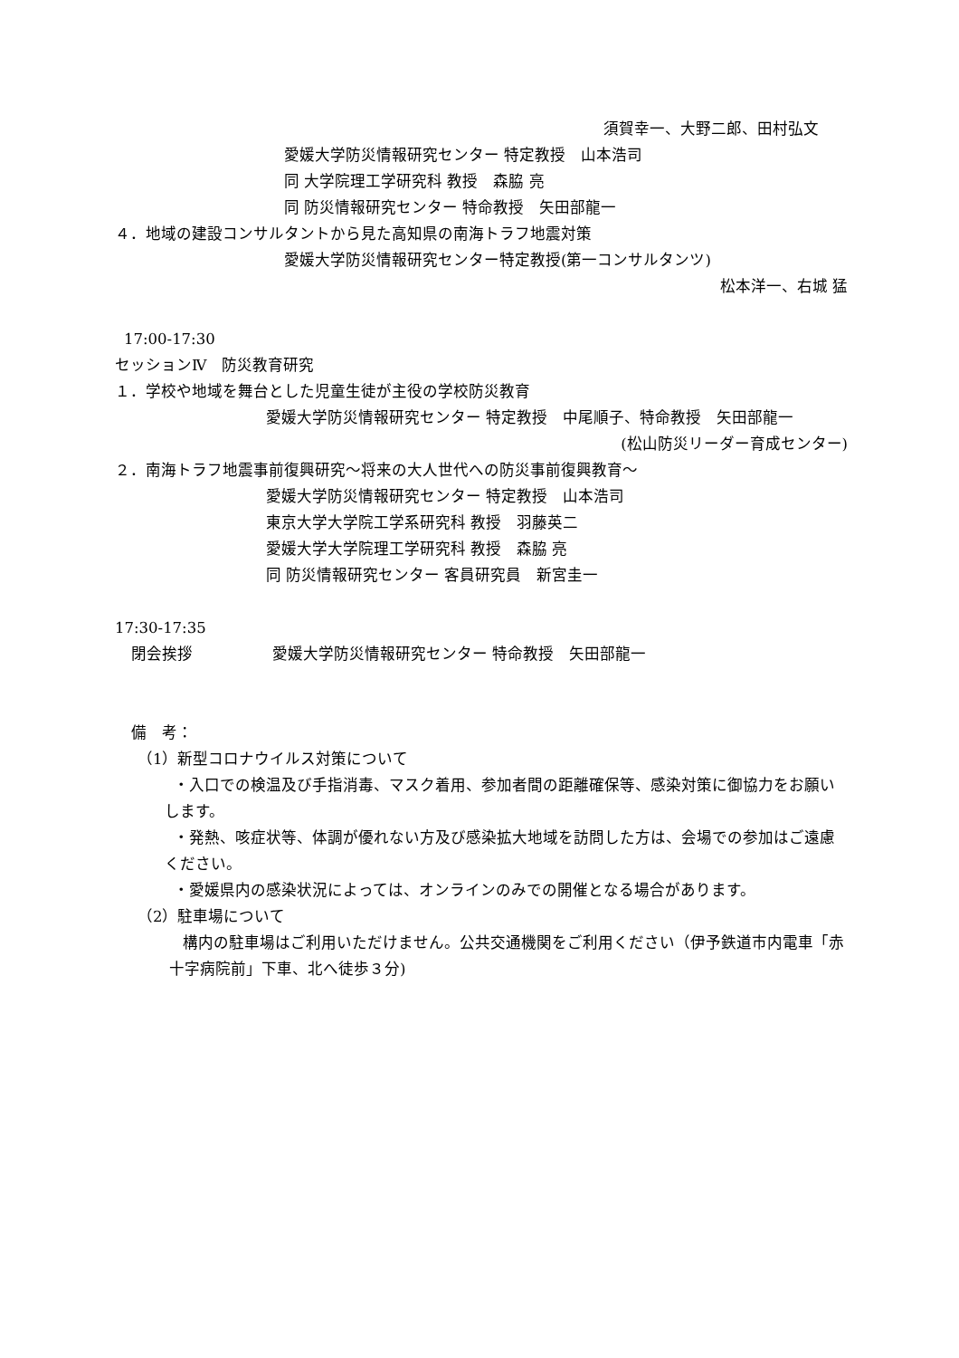須賀幸一、大野二郎、田村弘文
愛媛大学防災情報研究センター 特定教授　山本浩司
同 大学院理工学研究科 教授　森脇 亮
同 防災情報研究センター 特命教授　矢田部龍一
４．地域の建設コンサルタントから見た高知県の南海トラフ地震対策
愛媛大学防災情報研究センター特定教授(第一コンサルタンツ)
松本洋一、右城 猛
17:00-17:30
セッションⅣ　防災教育研究
１．学校や地域を舞台とした児童生徒が主役の学校防災教育
愛媛大学防災情報研究センター 特定教授　中尾順子、特命教授　矢田部龍一
(松山防災リーダー育成センター)
２．南海トラフ地震事前復興研究～将来の大人世代への防災事前復興教育～
愛媛大学防災情報研究センター 特定教授　山本浩司
東京大学大学院工学系研究科 教授　羽藤英二
愛媛大学大学院理工学研究科 教授　森脇 亮
同 防災情報研究センター 客員研究員　新宮圭一
17:30-17:35
閉会挨拶 愛媛大学防災情報研究センター 特命教授　矢田部龍一
備　考：
（1）新型コロナウイルス対策について
・入口での検温及び手指消毒、マスク着用、参加者間の距離確保等、感染対策に御協力をお願いします。
・発熱、咳症状等、体調が優れない方及び感染拡大地域を訪問した方は、会場での参加はご遠慮ください。
・愛媛県内の感染状況によっては、オンラインのみでの開催となる場合があります。
（2）駐車場について
構内の駐車場はご利用いただけません。公共交通機関をご利用ください（伊予鉄道市内電車「赤十字病院前」下車、北へ徒歩３分)